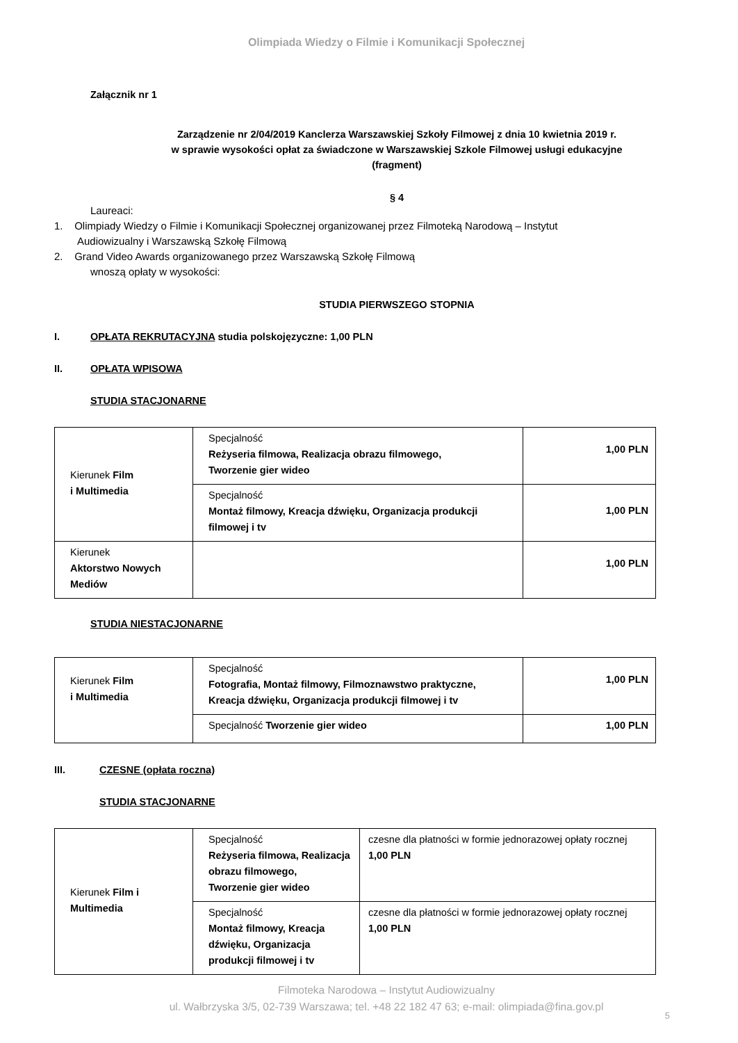Olimpiada Wiedzy o Filmie i Komunikacji Społecznej
Załącznik nr 1
Zarządzenie nr 2/04/2019 Kanclerza Warszawskiej Szkoły Filmowej z dnia 10 kwietnia 2019 r.
w sprawie wysokości opłat za świadczone w Warszawskiej Szkole Filmowej usługi edukacyjne
(fragment)
§ 4
Laureaci:
1. Olimpiady Wiedzy o Filmie i Komunikacji Społecznej organizowanej przez Filmoteką Narodową – Instytut
Audiowizualny i Warszawską Szkołę Filmową
2. Grand Video Awards organizowanego przez Warszawską Szkołę Filmową
wnoszą opłaty w wysokości:
STUDIA PIERWSZEGO STOPNIA
I. OPŁATA REKRUTACYJNA studia polskojęzyczne: 1,00 PLN
II. OPŁATA WPISOWA
STUDIA STACJONARNE
| Kierunek Film i Multimedia | Specjalność Reżyseria filmowa, Realizacja obrazu filmowego, Tworzenie gier wideo | 1,00 PLN |
| | Specjalność Montaż filmowy, Kreacja dźwięku, Organizacja produkcji filmowej i tv | 1,00 PLN |
| Kierunek Aktorstwo Nowych Mediów | | 1,00 PLN |
STUDIA NIESTACJONARNE
| Kierunek Film i Multimedia | Specjalność Fotografia, Montaż filmowy, Filmoznawstwo praktyczne, Kreacja dźwięku, Organizacja produkcji filmowej i tv | 1,00 PLN |
| | Specjalność Tworzenie gier wideo | 1,00 PLN |
III. CZESNE (opłata roczna)
STUDIA STACJONARNE
| Kierunek Film i Multimedia | Specjalność Reżyseria filmowa, Realizacja obrazu filmowego, Tworzenie gier wideo | czesne dla płatności w formie jednorazowej opłaty rocznej 1,00 PLN |
| | Specjalność Montaż filmowy, Kreacja dźwięku, Organizacja produkcji filmowej i tv | czesne dla płatności w formie jednorazowej opłaty rocznej 1,00 PLN |
Filmoteka Narodowa – Instytut Audiowizualny
ul. Wałbrzyska 3/5, 02-739 Warszawa; tel. +48 22 182 47 63; e-mail: olimpiada@fina.gov.pl
5